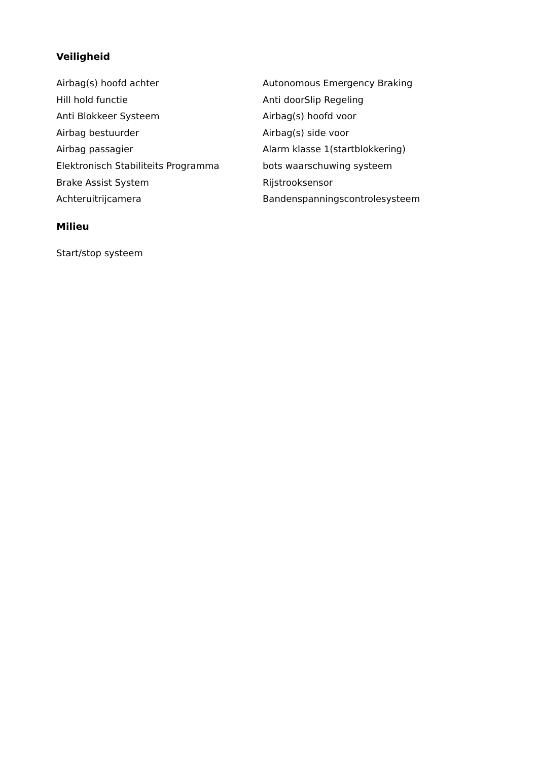Veiligheid
Airbag(s) hoofd achter
Autonomous Emergency Braking
Hill hold functie
Anti doorSlip Regeling
Anti Blokkeer Systeem
Airbag(s) hoofd voor
Airbag bestuurder
Airbag(s) side voor
Airbag passagier
Alarm klasse 1(startblokkering)
Elektronisch Stabiliteits Programma
bots waarschuwing systeem
Brake Assist System
Rijstrooksensor
Achteruitrijcamera
Bandenspanningscontrolesysteem
Milieu
Start/stop systeem